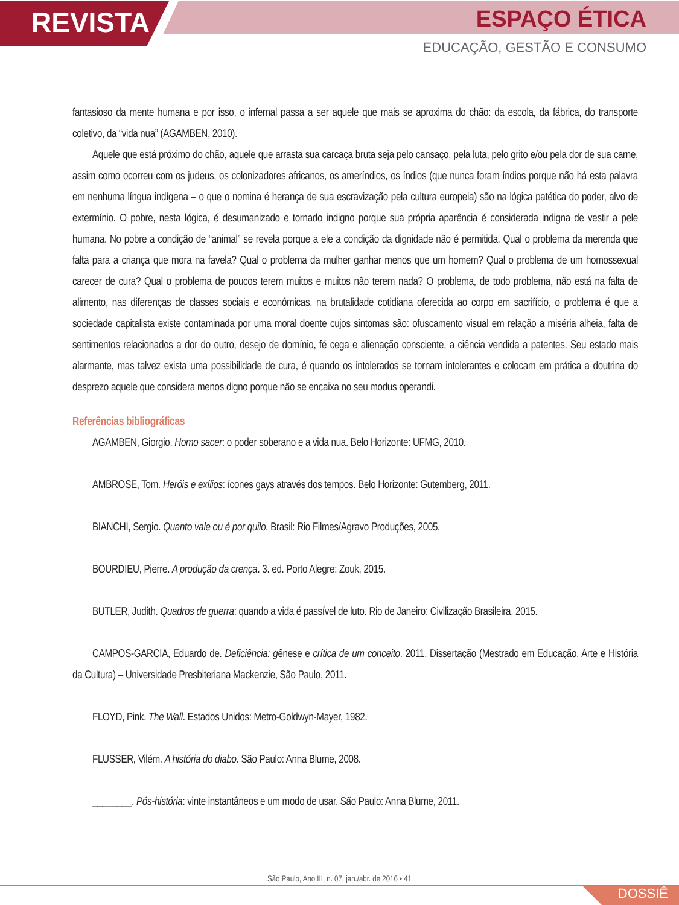REVISTA ESPAÇO ÉTICA
EDUCAÇÃO, GESTÃO E CONSUMO
fantasioso da mente humana e por isso, o infernal passa a ser aquele que mais se aproxima do chão: da escola, da fábrica, do transporte coletivo, da “vida nua” (AGAMBEN, 2010).
Aquele que está próximo do chão, aquele que arrasta sua carcaça bruta seja pelo cansaço, pela luta, pelo grito e/ou pela dor de sua carne, assim como ocorreu com os judeus, os colonizadores africanos, os ameríndios, os índios (que nunca foram índios porque não há esta palavra em nenhuma língua indígena – o que o nomina é herança de sua escravização pela cultura europeia) são na lógica patética do poder, alvo de extermínio. O pobre, nesta lógica, é desumanizado e tornado indigno porque sua própria aparência é considerada indigna de vestir a pele humana. No pobre a condição de “animal” se revela porque a ele a condição da dignidade não é permitida. Qual o problema da merenda que falta para a criança que mora na favela? Qual o problema da mulher ganhar menos que um homem? Qual o problema de um homossexual carecer de cura? Qual o problema de poucos terem muitos e muitos não terem nada? O problema, de todo problema, não está na falta de alimento, nas diferenças de classes sociais e econômicas, na brutalidade cotidiana oferecida ao corpo em sacrifício, o problema é que a sociedade capitalista existe contaminada por uma moral doente cujos sintomas são: ofuscamento visual em relação a miséria alheia, falta de sentimentos relacionados a dor do outro, desejo de domínio, fé cega e alienação consciente, a ciência vendida a patentes. Seu estado mais alarmante, mas talvez exista uma possibilidade de cura, é quando os intolerados se tornam intolerantes e colocam em prática a doutrina do desprezo aquele que considera menos digno porque não se encaixa no seu modus operandi.
Referências bibliográficas
AGAMBEN, Giorgio. Homo sacer: o poder soberano e a vida nua. Belo Horizonte: UFMG, 2010.
AMBROSE, Tom. Heróis e exílios: ícones gays através dos tempos. Belo Horizonte: Gutemberg, 2011.
BIANCHI, Sergio. Quanto vale ou é por quilo. Brasil: Rio Filmes/Agravo Produções, 2005.
BOURDIEU, Pierre. A produção da crença. 3. ed. Porto Alegre: Zouk, 2015.
BUTLER, Judith. Quadros de guerra: quando a vida é passível de luto. Rio de Janeiro: Civilização Brasileira, 2015.
CAMPOS-GARCIA, Eduardo de. Deficiência: gênese e crítica de um conceito. 2011. Dissertação (Mestrado em Educação, Arte e História da Cultura) – Universidade Presbiteriana Mackenzie, São Paulo, 2011.
FLOYD, Pink. The Wall. Estados Unidos: Metro-Goldwyn-Mayer, 1982.
FLUSSER, Vilém. A história do diabo. São Paulo: Anna Blume, 2008.
________. Pós-história: vinte instantâneos e um modo de usar. São Paulo: Anna Blume, 2011.
São Paulo, Ano III, n. 07, jan./abr. de 2016 • 41
DOSSIÊ